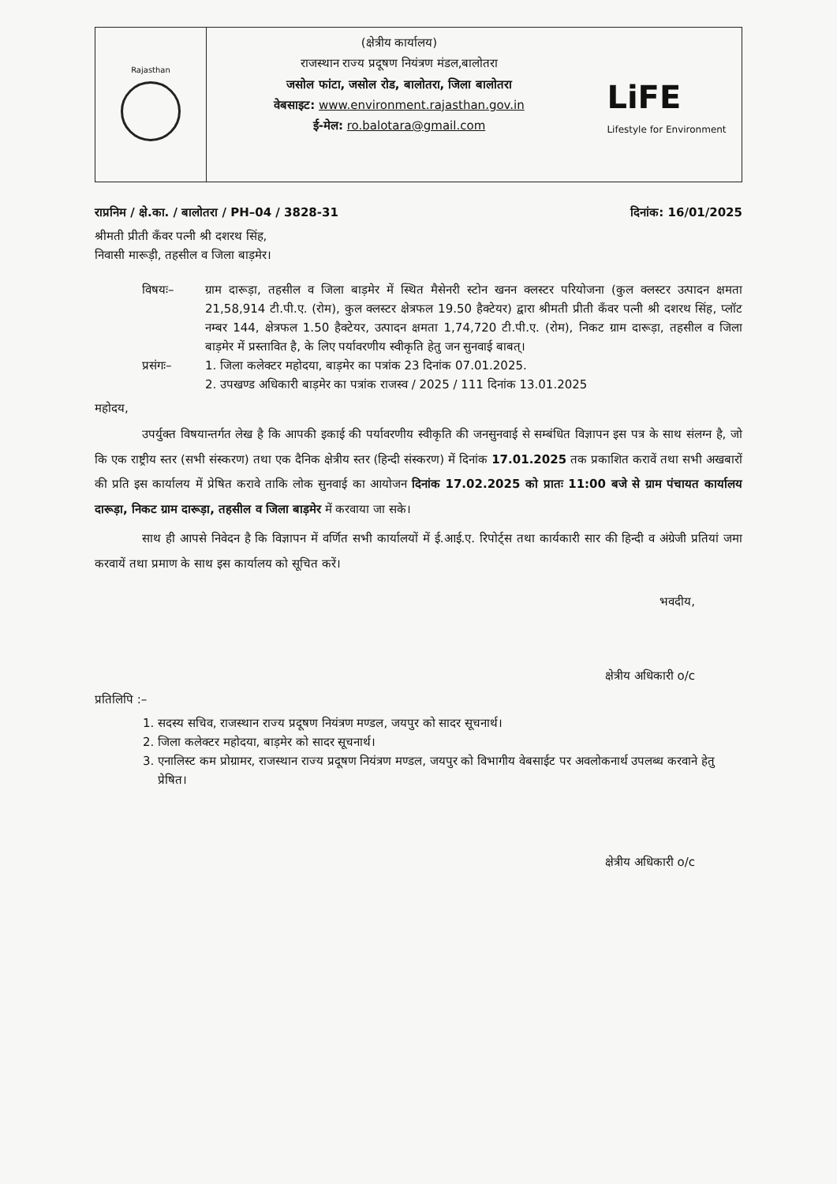Rajasthan
(क्षेत्रीय कार्यालय)
राजस्थान राज्य प्रदूषण नियंत्रण मंडल,बालोतरा
जसोल फांटा, जसोल रोड, बालोतरा, जिला बालोतरा
वेबसाइट: www.environment.rajasthan.gov.in
ई-मेल: ro.balotara@gmail.com
LiFE
Lifestyle for Environment
राप्रनिम / क्षे.का. / बालोतरा / PH–04 / 3828-31 दिनांक: 16/01/2025
श्रीमती प्रीती कँवर पत्नी श्री दशरथ सिंह,
निवासी मारूड़ी, तहसील व जिला बाड़मेर।
विषयः– ग्राम दारूड़ा, तहसील व जिला बाड़मेर में स्थित मैसेनरी स्टोन खनन क्लस्टर परियोजना (कुल क्लस्टर उत्पादन क्षमता 21,58,914 टी.पी.ए. (रोम), कुल क्लस्टर क्षेत्रफल 19.50 हैक्टेयर) द्वारा श्रीमती प्रीती कँवर पत्नी श्री दशरथ सिंह, प्लॉट नम्बर 144, क्षेत्रफल 1.50 हैक्टेयर, उत्पादन क्षमता 1,74,720 टी.पी.ए. (रोम), निकट ग्राम दारूड़ा, तहसील व जिला बाड़मेर में प्रस्तावित है, के लिए पर्यावरणीय स्वीकृति हेतु जन सुनवाई बाबत्।
प्रसंगः– 1. जिला कलेक्टर महोदया, बाड़मेर का पत्रांक 23 दिनांक 07.01.2025.
2. उपखण्ड अधिकारी बाड़मेर का पत्रांक राजस्व / 2025 / 111 दिनांक 13.01.2025
महोदय,
उपर्युक्त विषयान्तर्गत लेख है कि आपकी इकाई की पर्यावरणीय स्वीकृति की जनसुनवाई से सम्बंधित विज्ञापन इस पत्र के साथ संलग्न है, जो कि एक राष्ट्रीय स्तर (सभी संस्करण) तथा एक दैनिक क्षेत्रीय स्तर (हिन्दी संस्करण) में दिनांक 17.01.2025 तक प्रकाशित करावें तथा सभी अखबारों की प्रति इस कार्यालय में प्रेषित करावे ताकि लोक सुनवाई का आयोजन दिनांक 17.02.2025 को प्रातः 11:00 बजे से ग्राम पंचायत कार्यालय दारूड़ा, निकट ग्राम दारूड़ा, तहसील व जिला बाड़मेर में करवाया जा सके।
साथ ही आपसे निवेदन है कि विज्ञापन में वर्णित सभी कार्यालयों में ई.आई.ए. रिपोर्ट्स तथा कार्यकारी सार की हिन्दी व अंग्रेजी प्रतियां जमा करवायें तथा प्रमाण के साथ इस कार्यालय को सूचित करें।
भवदीय,
क्षेत्रीय अधिकारी o/c
प्रतिलिपि :–
1. सदस्य सचिव, राजस्थान राज्य प्रदूषण नियंत्रण मण्डल, जयपुर को सादर सूचनार्थ।
2. जिला कलेक्टर महोदया, बाड़मेर को सादर सूचनार्थ।
3. एनालिस्ट कम प्रोग्रामर, राजस्थान राज्य प्रदूषण नियंत्रण मण्डल, जयपुर को विभागीय वेबसाईट पर अवलोकनार्थ उपलब्ध करवाने हेतु प्रेषित।
क्षेत्रीय अधिकारी o/c